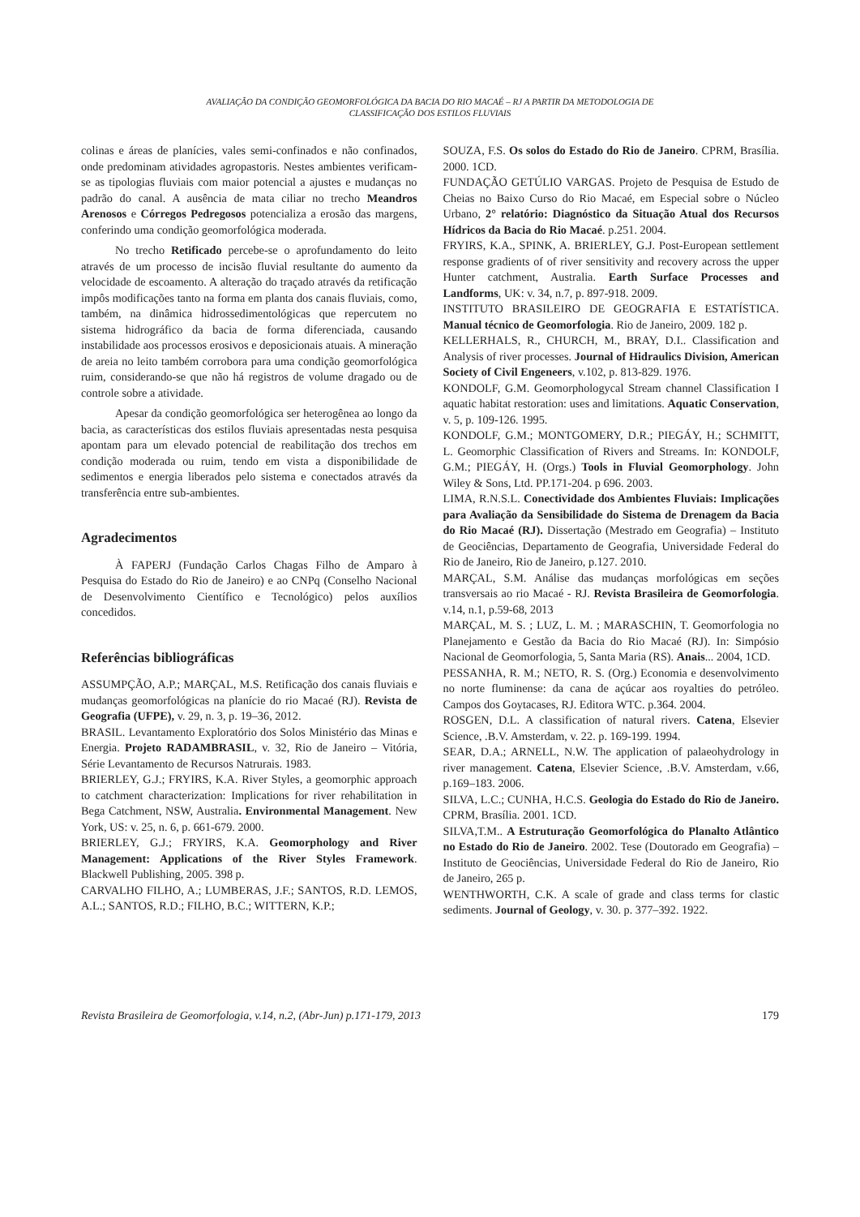AVALIAÇÃO DA CONDIÇÃO GEOMORFOLÓGICA DA BACIA DO RIO MACAÉ – RJ A PARTIR DA METODOLOGIA DE
CLASSIFICAÇÃO DOS ESTILOS FLUVIAIS
colinas e áreas de planícies, vales semi-confinados e não confinados, onde predominam atividades agropastoris. Nestes ambientes verificam-se as tipologias fluviais com maior potencial a ajustes e mudanças no padrão do canal. A ausência de mata ciliar no trecho Meandros Arenosos e Córregos Pedregosos potencializa a erosão das margens, conferindo uma condição geomorfológica moderada.
No trecho Retificado percebe-se o aprofundamento do leito através de um processo de incisão fluvial resultante do aumento da velocidade de escoamento. A alteração do traçado através da retificação impôs modificações tanto na forma em planta dos canais fluviais, como, também, na dinâmica hidrossedimentológicas que repercutem no sistema hidrográfico da bacia de forma diferenciada, causando instabilidade aos processos erosivos e deposicionais atuais. A mineração de areia no leito também corrobora para uma condição geomorfológica ruim, considerando-se que não há registros de volume dragado ou de controle sobre a atividade.
Apesar da condição geomorfológica ser heterogênea ao longo da bacia, as características dos estilos fluviais apresentadas nesta pesquisa apontam para um elevado potencial de reabilitação dos trechos em condição moderada ou ruim, tendo em vista a disponibilidade de sedimentos e energia liberados pelo sistema e conectados através da transferência entre sub-ambientes.
Agradecimentos
À FAPERJ (Fundação Carlos Chagas Filho de Amparo à Pesquisa do Estado do Rio de Janeiro) e ao CNPq (Conselho Nacional de Desenvolvimento Científico e Tecnológico) pelos auxílios concedidos.
Referências bibliográficas
ASSUMPÇÃO, A.P.; MARÇAL, M.S. Retificação dos canais fluviais e mudanças geomorfológicas na planície do rio Macaé (RJ). Revista de Geografia (UFPE), v. 29, n. 3, p. 19–36, 2012.
BRASIL. Levantamento Exploratório dos Solos Ministério das Minas e Energia. Projeto RADAMBRASIL, v. 32, Rio de Janeiro – Vitória, Série Levantamento de Recursos Natrurais. 1983.
BRIERLEY, G.J.; FRYIRS, K.A. River Styles, a geomorphic approach to catchment characterization: Implications for river rehabilitation in Bega Catchment, NSW, Australia. Environmental Management. New York, US: v. 25, n. 6, p. 661-679. 2000.
BRIERLEY, G.J.; FRYIRS, K.A. Geomorphology and River Management: Applications of the River Styles Framework. Blackwell Publishing, 2005. 398 p.
CARVALHO FILHO, A.; LUMBERAS, J.F.; SANTOS, R.D. LEMOS, A.L.; SANTOS, R.D.; FILHO, B.C.; WITTERN, K.P.;
SOUZA, F.S. Os solos do Estado do Rio de Janeiro. CPRM, Brasília. 2000. 1CD.
FUNDAÇÃO GETÚLIO VARGAS. Projeto de Pesquisa de Estudo de Cheias no Baixo Curso do Rio Macaé, em Especial sobre o Núcleo Urbano, 2° relatório: Diagnóstico da Situação Atual dos Recursos Hídricos da Bacia do Rio Macaé. p.251. 2004.
FRYIRS, K.A., SPINK, A. BRIERLEY, G.J. Post-European settlement response gradients of of river sensitivity and recovery across the upper Hunter catchment, Australia. Earth Surface Processes and Landforms, UK: v. 34, n.7, p. 897-918. 2009.
INSTITUTO BRASILEIRO DE GEOGRAFIA E ESTATÍSTICA. Manual técnico de Geomorfologia. Rio de Janeiro, 2009. 182 p.
KELLERHALS, R., CHURCH, M., BRAY, D.I.. Classification and Analysis of river processes. Journal of Hidraulics Division, American Society of Civil Engeneers, v.102, p. 813-829. 1976.
KONDOLF, G.M. Geomorphologycal Stream channel Classification I aquatic habitat restoration: uses and limitations. Aquatic Conservation, v. 5, p. 109-126. 1995.
KONDOLF, G.M.; MONTGOMERY, D.R.; PIEGÁY, H.; SCHMITT, L. Geomorphic Classification of Rivers and Streams. In: KONDOLF, G.M.; PIEGÁY, H. (Orgs.) Tools in Fluvial Geomorphology. John Wiley & Sons, Ltd. PP.171-204. p 696. 2003.
LIMA, R.N.S.L. Conectividade dos Ambientes Fluviais: Implicações para Avaliação da Sensibilidade do Sistema de Drenagem da Bacia do Rio Macaé (RJ). Dissertação (Mestrado em Geografia) – Instituto de Geociências, Departamento de Geografia, Universidade Federal do Rio de Janeiro, Rio de Janeiro, p.127. 2010.
MARÇAL, S.M. Análise das mudanças morfológicas em seções transversais ao rio Macaé - RJ. Revista Brasileira de Geomorfologia. v.14, n.1, p.59-68, 2013
MARÇAL, M. S. ; LUZ, L. M. ; MARASCHIN, T. Geomorfologia no Planejamento e Gestão da Bacia do Rio Macaé (RJ). In: Simpósio Nacional de Geomorfologia, 5, Santa Maria (RS). Anais... 2004, 1CD.
PESSANHA, R. M.; NETO, R. S. (Org.) Economia e desenvolvimento no norte fluminense: da cana de açúcar aos royalties do petróleo. Campos dos Goytacases, RJ. Editora WTC. p.364. 2004.
ROSGEN, D.L. A classification of natural rivers. Catena, Elsevier Science, .B.V. Amsterdam, v. 22. p. 169-199. 1994.
SEAR, D.A.; ARNELL, N.W. The application of palaeohydrology in river management. Catena, Elsevier Science, .B.V. Amsterdam, v.66, p.169–183. 2006.
SILVA, L.C.; CUNHA, H.C.S. Geologia do Estado do Rio de Janeiro. CPRM, Brasília. 2001. 1CD.
SILVA,T.M.. A Estruturação Geomorfológica do Planalto Atlântico no Estado do Rio de Janeiro. 2002. Tese (Doutorado em Geografia) – Instituto de Geociências, Universidade Federal do Rio de Janeiro, Rio de Janeiro, 265 p.
WENTHWORTH, C.K. A scale of grade and class terms for clastic sediments. Journal of Geology, v. 30. p. 377–392. 1922.
Revista Brasileira de Geomorfologia, v.14, n.2, (Abr-Jun) p.171-179, 2013 179